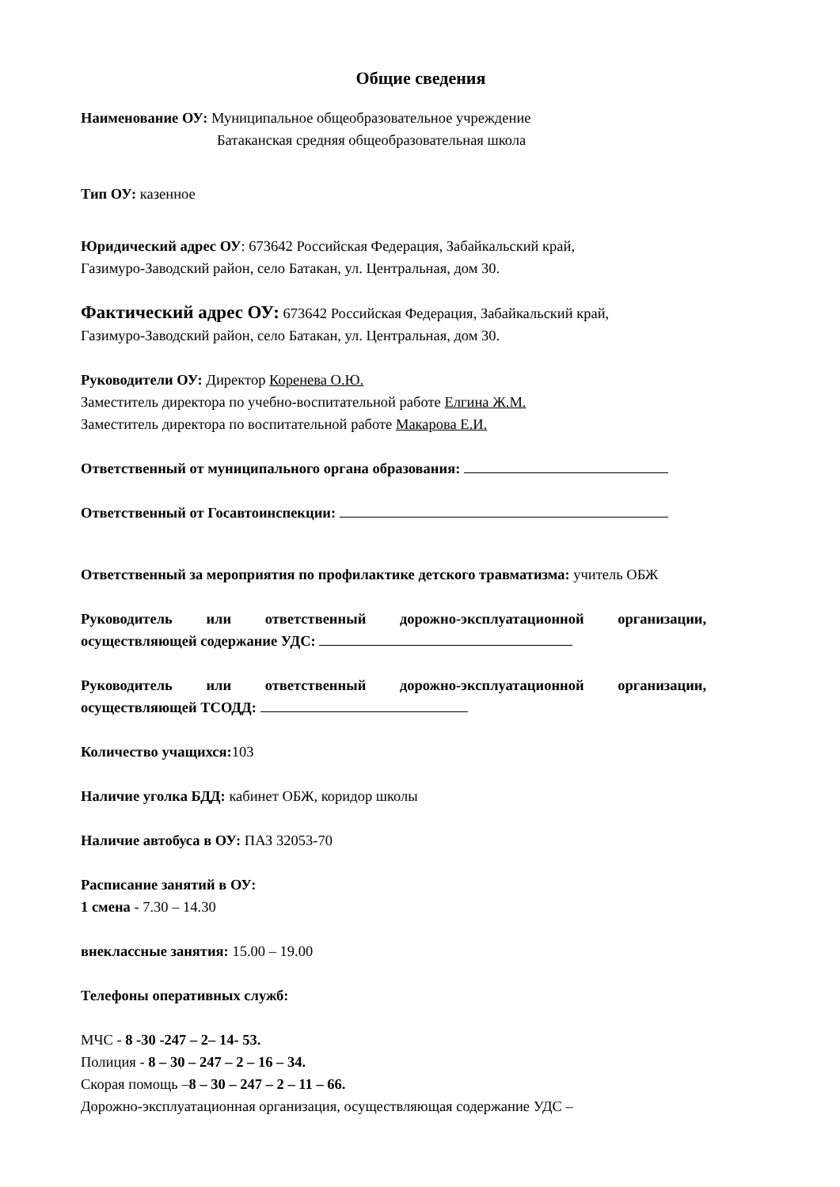Общие сведения
Наименование ОУ: Муниципальное общеобразовательное учреждение
Батаканская средняя общеобразовательная школа
Тип ОУ: казенное
Юридический адрес ОУ: 673642 Российская Федерация, Забайкальский край,
Газимуро-Заводский район, село Батакан, ул. Центральная, дом 30.
Фактический адрес ОУ: 673642 Российская Федерация, Забайкальский край,
Газимуро-Заводский район, село Батакан, ул. Центральная, дом 30.
Руководители ОУ: Директор Коренева О.Ю.
Заместитель директора по учебно-воспитательной работе Елгина Ж.М.
Заместитель директора по воспитательной работе Макарова Е.И.
Ответственный от муниципального органа образования:
Ответственный от Госавтоинспекции:
Ответственный за мероприятия по профилактике детского травматизма: учитель ОБЖ
Руководитель или ответственный дорожно-эксплуатационной организации,
осуществляющей содержание УДС:
Руководитель или ответственный дорожно-эксплуатационной организации,
осуществляющей ТСОДД:
Количество учащихся: 103
Наличие уголка БДД: кабинет ОБЖ, коридор школы
Наличие автобуса в ОУ: ПАЗ 32053-70
Расписание занятий в ОУ:
1 смена - 7.30 – 14.30
внеклассные занятия: 15.00 – 19.00
Телефоны оперативных служб:
МЧС - 8 -30 -247 – 2– 14- 53.
Полиция - 8 – 30 – 247 – 2 – 16 – 34.
Скорая помощь –8 – 30 – 247 – 2 – 11 – 66.
Дорожно-эксплуатационная организация, осуществляющая содержание УДС –